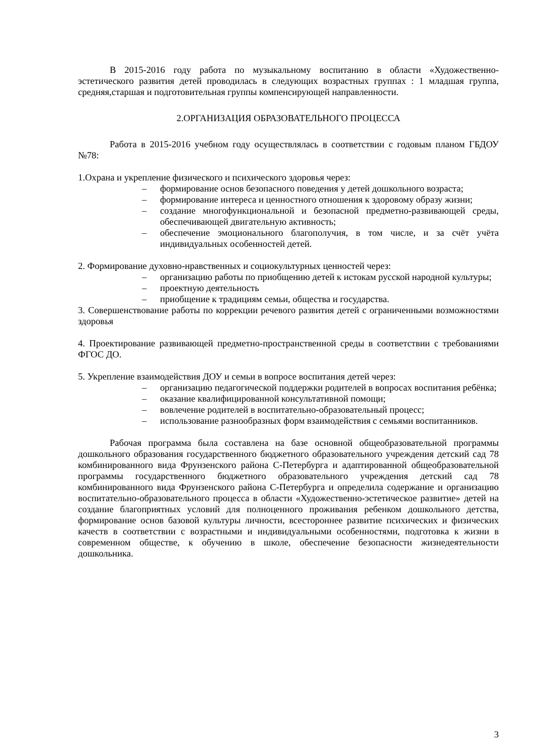В 2015-2016 году работа по музыкальному воспитанию в области «Художественно-эстетического развития детей проводилась в следующих возрастных группах : 1 младшая группа, средняя,старшая и подготовительная группы компенсирующей направленности.
2.ОРГАНИЗАЦИЯ ОБРАЗОВАТЕЛЬНОГО ПРОЦЕССА
Работа в 2015-2016 учебном году осуществлялась в соответствии с годовым планом ГБДОУ №78:
1.Охрана и укрепление физического и психического здоровья через:
– формирование основ безопасного поведения у детей дошкольного возраста;
– формирование интереса и ценностного отношения к здоровому образу жизни;
– создание многофункциональной и безопасной предметно-развивающей среды, обеспечивающей двигательную активность;
– обеспечение эмоционального благополучия, в том числе, и за счёт учёта индивидуальных особенностей детей.
2. Формирование духовно-нравственных и социокультурных ценностей через:
– организацию работы по приобщению детей к истокам русской народной культуры;
– проектную деятельность
– приобщение к традициям семьи, общества и государства.
3. Совершенствование работы по коррекции речевого развития детей с ограниченными возможностями здоровья
4. Проектирование развивающей предметно-пространственной среды в соответствии с требованиями ФГОС ДО.
5. Укрепление взаимодействия ДОУ и семьи в вопросе воспитания детей через:
– организацию педагогической поддержки родителей в вопросах воспитания ребёнка;
– оказание квалифицированной консультативной помощи;
– вовлечение родителей в воспитательно-образовательный процесс;
– использование разнообразных форм взаимодействия с семьями воспитанников.
Рабочая программа была составлена на базе основной общеобразовательной программы дошкольного образования государственного бюджетного образовательного учреждения детский сад 78 комбинированного вида Фрунзенского района С-Петербурга и адаптированной общеобразовательной программы государственного бюджетного образовательного учреждения детский сад 78 комбинированного вида Фрунзенского района С-Петербурга и определила содержание и организацию воспитательно-образовательного процесса в области «Художественно-эстетическое развитие» детей на создание благоприятных условий для полноценного проживания ребенком дошкольного детства, формирование основ базовой культуры личности, всестороннее развитие психических и физических качеств в соответствии с возрастными и индивидуальными особенностями, подготовка к жизни в современном обществе, к обучению в школе, обеспечение безопасности жизнедеятельности дошкольника.
3